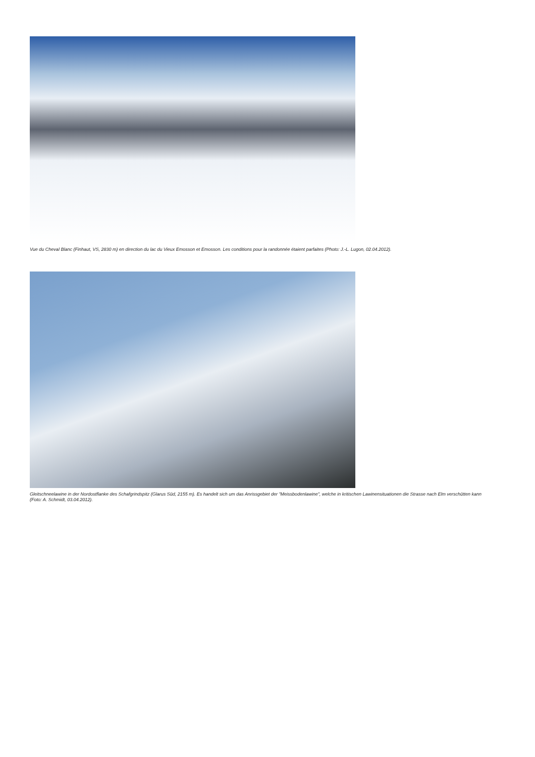Vue du Cheval Blanc (Finhaut, VS, 2830 m) en direction du lac du Vieux Emosson et Emosson. Les conditions pour la randonnée étaient parfaites (Photo: J.-L. Lugon, 02.04.2012).
Gleitschneelawine in der Nordostflanke des Schafgrindspitz (Glarus Süd, 2155 m). Es handelt sich um das Anrissgebiet der "Meissbodenlawine", welche in kritischen Lawinensituationen die Strasse nach Elm verschütten kann (Foto: A. Schmidt, 03.04.2012).